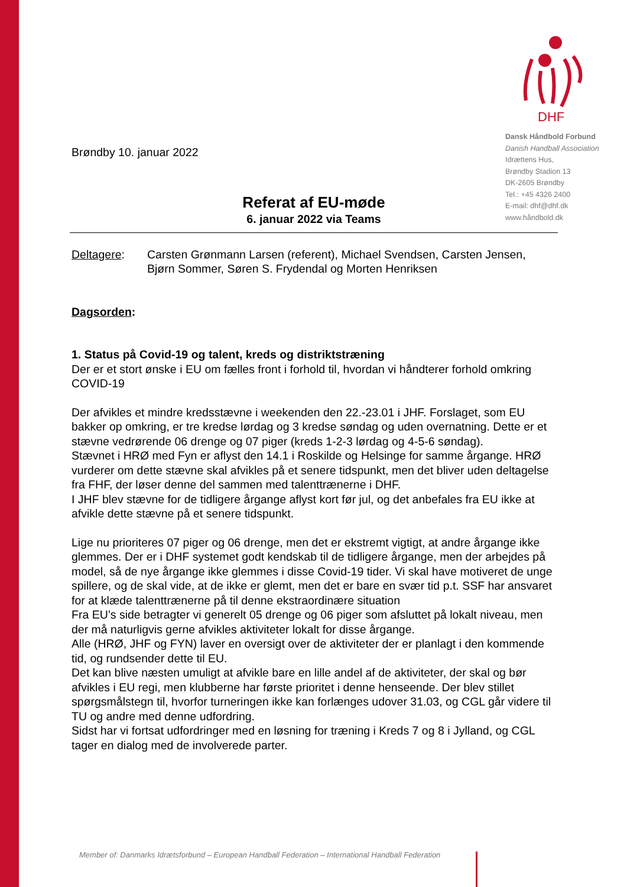DHF
Dansk Håndbold Forbund
Danish Handball Association
Idrættens Hus,
Brøndby Stadion 13
DK-2605 Brøndby
Tel.: +45 4326 2400
E-mail: dhf@dhf.dk
www.håndbold.dk
Brøndby 10. januar 2022
Referat af EU-møde
6. januar 2022 via Teams
Deltagere: Carsten Grønmann Larsen (referent), Michael Svendsen, Carsten Jensen, Bjørn Sommer, Søren S. Frydendal og Morten Henriksen
Dagsorden:
1. Status på Covid-19 og talent, kreds og distriktstræning
Der er et stort ønske i EU om fælles front i forhold til, hvordan vi håndterer forhold omkring COVID-19
Der afvikles et mindre kredsstævne i weekenden den 22.-23.01 i JHF. Forslaget, som EU bakker op omkring, er tre kredse lørdag og 3 kredse søndag og uden overnatning. Dette er et stævne vedrørende 06 drenge og 07 piger (kreds 1-2-3 lørdag og 4-5-6 søndag).
Stævnet i HRØ med Fyn er aflyst den 14.1 i Roskilde og Helsinge for samme årgange. HRØ vurderer om dette stævne skal afvikles på et senere tidspunkt, men det bliver uden deltagelse fra FHF, der løser denne del sammen med talenttrænerne i DHF.
I JHF blev stævne for de tidligere årgange aflyst kort før jul, og det anbefales fra EU ikke at afvikle dette stævne på et senere tidspunkt.
Lige nu prioriteres 07 piger og 06 drenge, men det er ekstremt vigtigt, at andre årgange ikke glemmes. Der er i DHF systemet godt kendskab til de tidligere årgange, men der arbejdes på model, så de nye årgange ikke glemmes i disse Covid-19 tider. Vi skal have motiveret de unge spillere, og de skal vide, at de ikke er glemt, men det er bare en svær tid p.t. SSF har ansvaret for at klæde talenttrænerne på til denne ekstraordinære situation
Fra EU’s side betragter vi generelt 05 drenge og 06 piger som afsluttet på lokalt niveau, men der må naturligvis gerne afvikles aktiviteter lokalt for disse årgange.
Alle (HRØ, JHF og FYN) laver en oversigt over de aktiviteter der er planlagt i den kommende tid, og rundsender dette til EU.
Det kan blive næsten umuligt at afvikle bare en lille andel af de aktiviteter, der skal og bør afvikles i EU regi, men klubberne har første prioritet i denne henseende. Der blev stillet spørgsmålstegn til, hvorfor turneringen ikke kan forlænges udover 31.03, og CGL går videre til TU og andre med denne udfordring.
Sidst har vi fortsat udfordringer med en løsning for træning i Kreds 7 og 8 i Jylland, og CGL tager en dialog med de involverede parter.
Member of: Danmarks Idrætsforbund – European Handball Federation – International Handball Federation